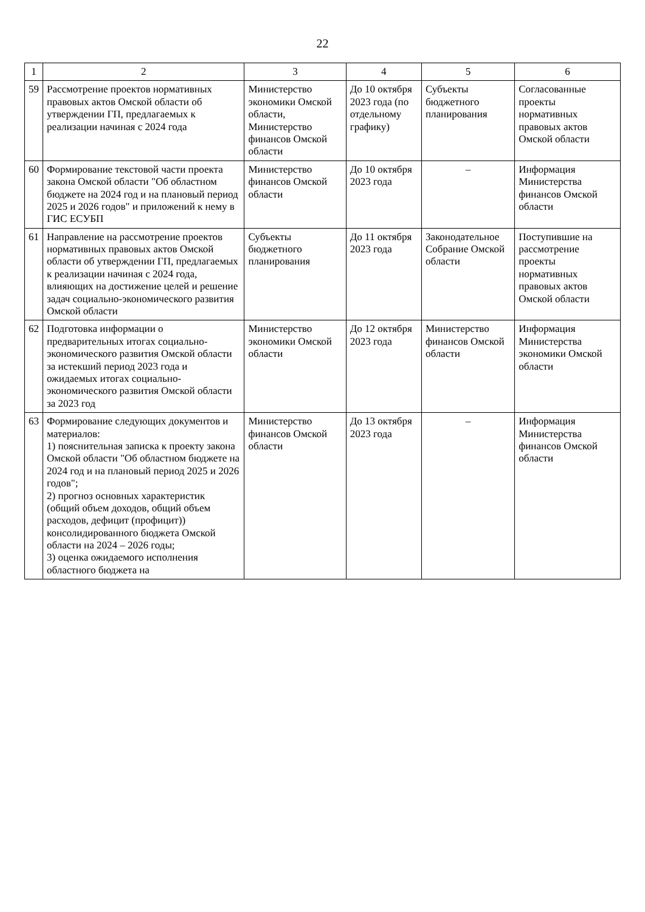22
| 1 | 2 | 3 | 4 | 5 | 6 |
| --- | --- | --- | --- | --- | --- |
| 59 | Рассмотрение проектов нормативных правовых актов Омской области об утверждении ГП, предлагаемых к реализации начиная с 2024 года | Министерство экономики Омской области, Министерство финансов Омской области | До 10 октября 2023 года (по отдельному графику) | Субъекты бюджетного планирования | Согласованные проекты нормативных правовых актов Омской области |
| 60 | Формирование текстовой части проекта закона Омской области "Об областном бюджете на 2024 год и на плановый период 2025 и 2026 годов" и приложений к нему в ГИС ЕСУБП | Министерство финансов Омской области | До 10 октября 2023 года | – | Информация Министерства финансов Омской области |
| 61 | Направление на рассмотрение проектов нормативных правовых актов Омской области об утверждении ГП, предлагаемых к реализации начиная с 2024 года, влияющих на достижение целей и решение задач социально-экономического развития Омской области | Субъекты бюджетного планирования | До 11 октября 2023 года | Законодательное Собрание Омской области | Поступившие на рассмотрение проекты нормативных правовых актов Омской области |
| 62 | Подготовка информации о предварительных итогах социально-экономического развития Омской области за истекший период 2023 года и ожидаемых итогах социально-экономического развития Омской области за 2023 год | Министерство экономики Омской области | До 12 октября 2023 года | Министерство финансов Омской области | Информация Министерства экономики Омской области |
| 63 | Формирование следующих документов и материалов: 1) пояснительная записка к проекту закона Омской области "Об областном бюджете на 2024 год и на плановый период 2025 и 2026 годов"; 2) прогноз основных характеристик (общий объем доходов, общий объем расходов, дефицит (профицит)) консолидированного бюджета Омской области на 2024 – 2026 годы; 3) оценка ожидаемого исполнения областного бюджета на | Министерство финансов Омской области | До 13 октября 2023 года | – | Информация Министерства финансов Омской области |